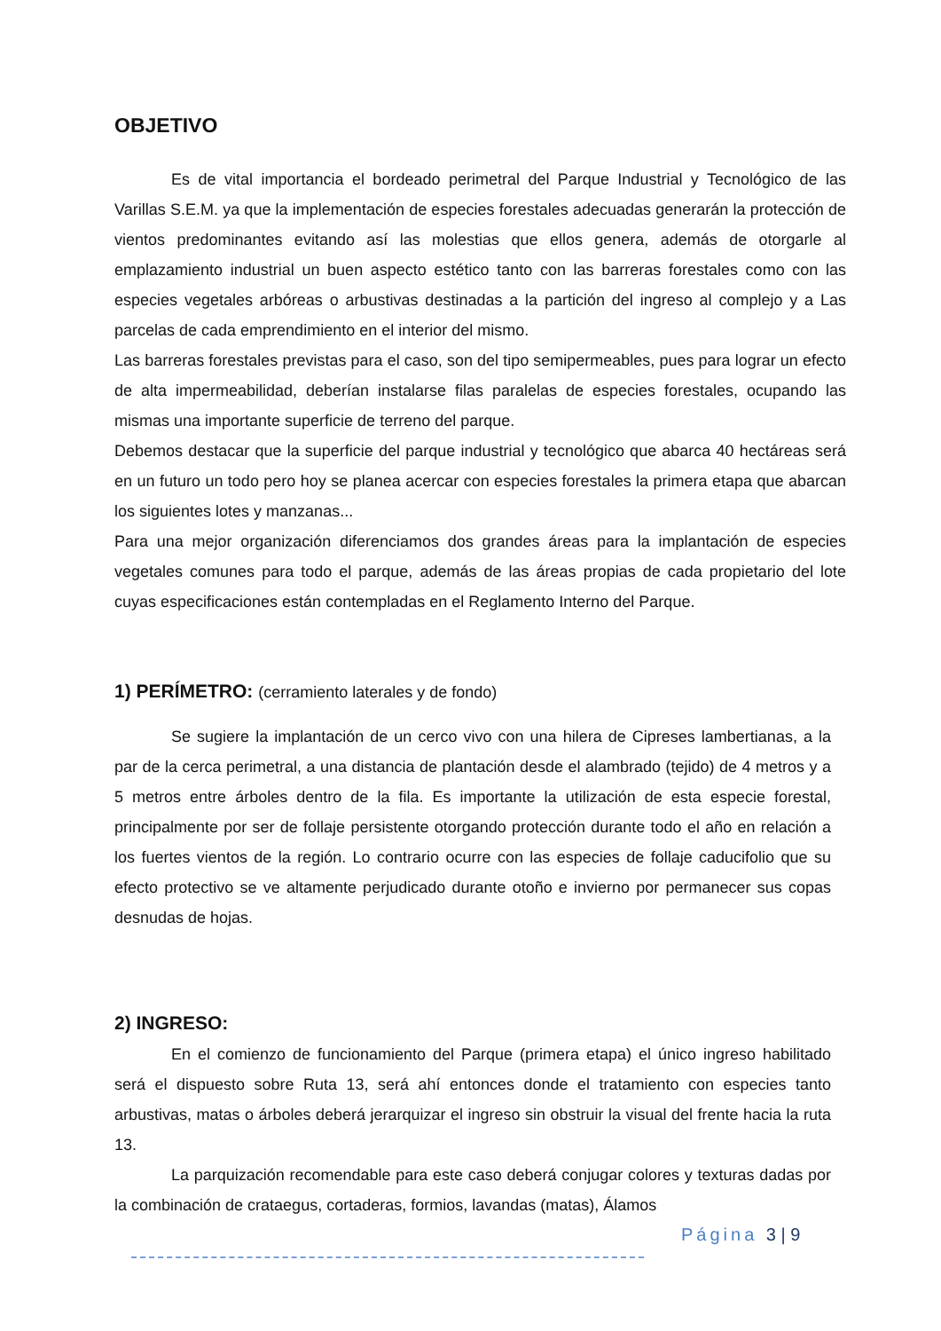OBJETIVO
Es de vital importancia el bordeado perimetral del Parque Industrial y Tecnológico de las Varillas S.E.M. ya que la implementación de especies forestales adecuadas generarán la protección de vientos predominantes evitando así las molestias que ellos genera, además de otorgarle al emplazamiento industrial un buen aspecto estético tanto con las barreras forestales como con las especies vegetales arbóreas o arbustivas destinadas a la partición del ingreso al complejo y a Las parcelas de cada emprendimiento en el interior del mismo.
Las barreras forestales previstas para el caso, son del tipo semipermeables, pues para lograr un efecto de alta impermeabilidad, deberían instalarse filas paralelas de especies forestales, ocupando las mismas una importante superficie de terreno del parque.
Debemos destacar que la superficie del parque industrial y tecnológico que abarca 40 hectáreas será en un futuro un todo pero hoy se planea acercar con especies forestales la primera etapa que abarcan los siguientes lotes y manzanas...
Para una mejor organización diferenciamos dos grandes áreas para la implantación de especies vegetales comunes para todo el parque, además de las áreas propias de cada propietario del lote cuyas especificaciones están contempladas en el Reglamento Interno del Parque.
1) PERÍMETRO: (cerramiento laterales y de fondo)
Se sugiere la implantación de un cerco vivo con una hilera de Cipreses lambertianas, a la par de la cerca perimetral, a una distancia de plantación desde el alambrado (tejido) de 4 metros y a 5 metros entre árboles dentro de la fila. Es importante la utilización de esta especie forestal, principalmente por ser de follaje persistente otorgando protección durante todo el año en relación a los fuertes vientos de la región. Lo contrario ocurre con las especies de follaje caducifolio que su efecto protectivo se ve altamente perjudicado durante otoño e invierno por permanecer sus copas desnudas de hojas.
2) INGRESO:
En el comienzo de funcionamiento del Parque (primera etapa) el único ingreso habilitado será el dispuesto sobre Ruta 13, será ahí entonces donde el tratamiento con especies tanto arbustivas, matas o árboles deberá jerarquizar el ingreso sin obstruir la visual del frente hacia la ruta 13.
La parquización recomendable para este caso deberá conjugar colores y texturas dadas por la combinación de crataegus, cortaderas, formios, lavandas (matas), Álamos
Página 3 | 9